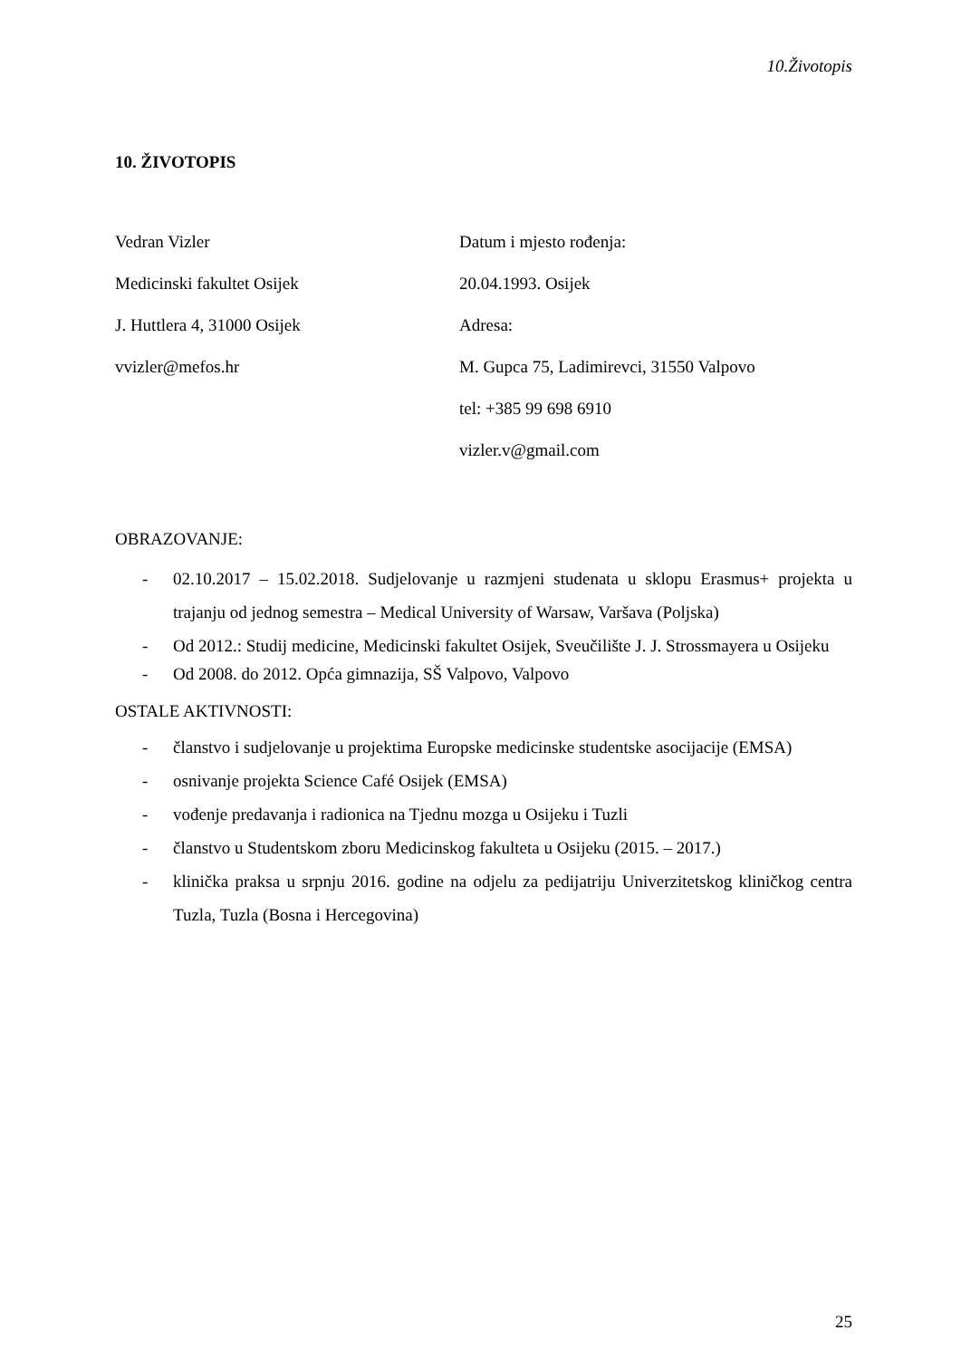10.Životopis
10. ŽIVOTOPIS
Vedran Vizler
Medicinski fakultet Osijek
J. Huttlera 4, 31000 Osijek
vvizler@mefos.hr
Datum i mjesto rođenja:
20.04.1993. Osijek
Adresa:
M. Gupca 75, Ladimirevci, 31550 Valpovo
tel: +385 99 698 6910
vizler.v@gmail.com
OBRAZOVANJE:
- 02.10.2017 – 15.02.2018. Sudjelovanje u razmjeni studenata u sklopu Erasmus+ projekta u trajanju od jednog semestra – Medical University of Warsaw, Varšava (Poljska)
- Od 2012.: Studij medicine, Medicinski fakultet Osijek, Sveučilište J. J. Strossmayera u Osijeku
- Od 2008. do 2012. Opća gimnazija, SŠ Valpovo, Valpovo
OSTALE AKTIVNOSTI:
- članstvo i sudjelovanje u projektima Europske medicinske studentske asocijacije (EMSA)
- osnivanje projekta Science Café Osijek (EMSA)
- vođenje predavanja i radionica na Tjednu mozga u Osijeku i Tuzli
- članstvo u Studentskom zboru Medicinskog fakulteta u Osijeku (2015. – 2017.)
- klinička praksa u srpnju 2016. godine na odjelu za pedijatriju Univerzitetskog kliničkog centra Tuzla, Tuzla (Bosna i Hercegovina)
25